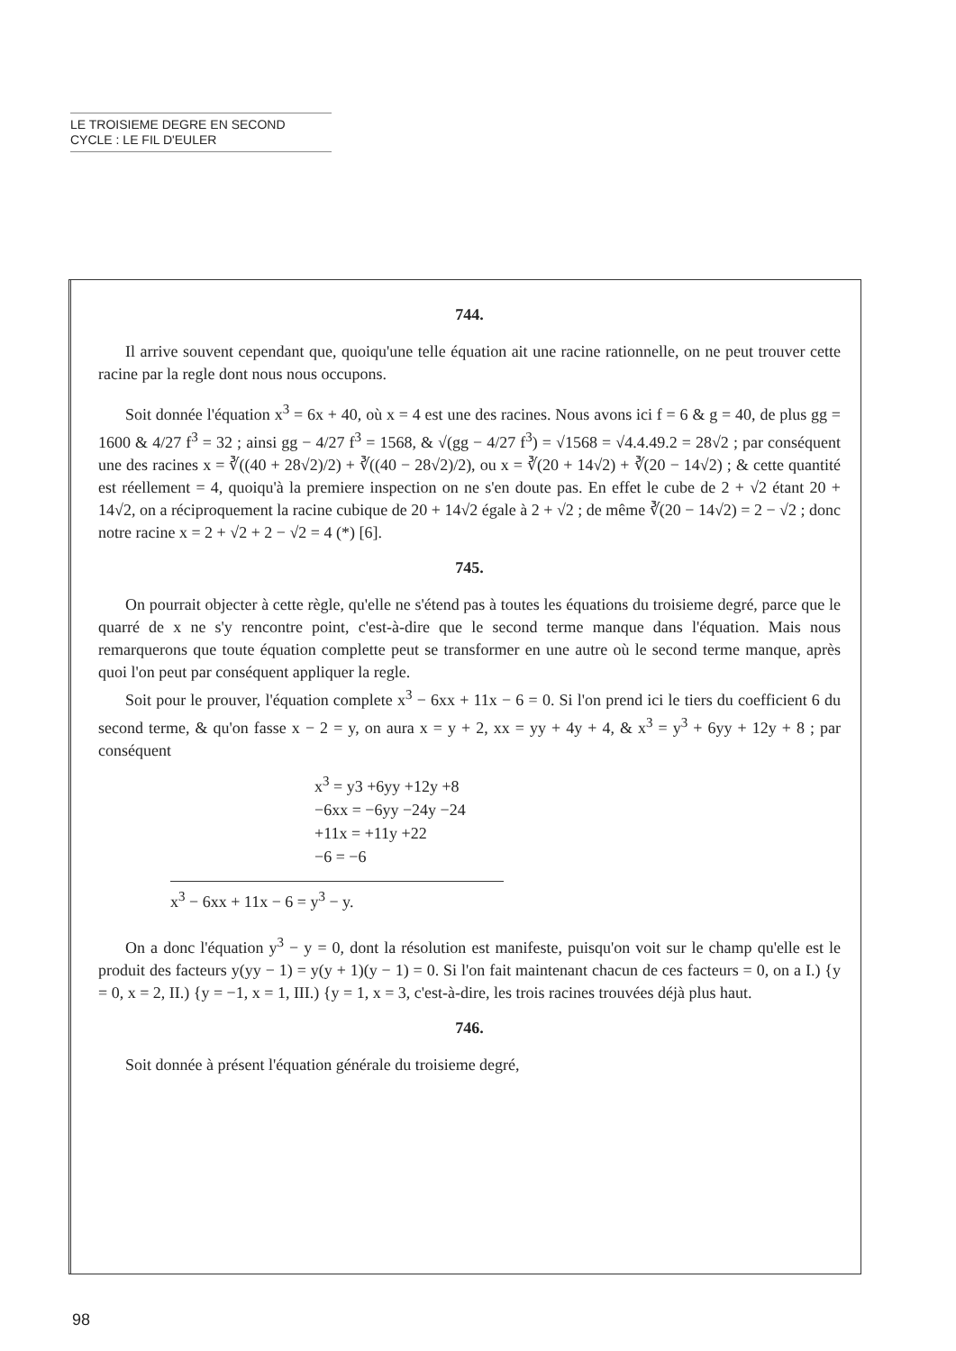LE TROISIEME DEGRE EN SECOND
CYCLE : LE FIL D'EULER
744.
Il arrive souvent cependant que, quoiqu'une telle équation ait une racine rationnelle, on ne peut trouver cette racine par la regle dont nous nous occupons.
Soit donnée l'équation x<sup>3</sup> = 6x + 40, où x = 4 est une des racines. Nous avons ici f = 6 & g = 40, de plus gg = 1600 & 4/27 f<sup>3</sup> = 32 ; ainsi gg − 4/27 f<sup>3</sup> = 1568, & √(gg − 4/27 f<sup>3</sup>) = √1568 = √4.4.49.2 = 28√2 ; par conséquent une des racines x = ∛((40 + 28√2)/2) + ∛((40 − 28√2)/2), ou x = ∛(20 + 14√2) + ∛(20 − 14√2) ; & cette quantité est réellement = 4, quoiqu'à la premiere inspection on ne s'en doute pas. En effet le cube de 2 + √2 étant 20 + 14√2, on a réciproquement la racine cubique de 20 + 14√2 égale à 2 + √2 ; de même ∛(20 − 14√2) = 2 − √2 ; donc notre racine x = 2 + √2 + 2 − √2 = 4 (*) [6].
745.
On pourrait objecter à cette règle, qu'elle ne s'étend pas à toutes les équations du troisieme degré, parce que le quarré de x ne s'y rencontre point, c'est-à-dire que le second terme manque dans l'équation. Mais nous remarquerons que toute équation complette peut se transformer en une autre où le second terme manque, après quoi l'on peut par conséquent appliquer la regle.
Soit pour le prouver, l'équation complete x<sup>3</sup> − 6xx + 11x − 6 = 0. Si l'on prend ici le tiers du coefficient 6 du second terme, & qu'on fasse x − 2 = y, on aura x = y + 2, xx = yy + 4y + 4, & x<sup>3</sup> = y<sup>3</sup> + 6yy + 12y + 8 ; par conséquent
x<sup>3</sup> = y3 +6yy +12y +8
−6xx = −6yy −24y −24
+11x = +11y +22
−6 = −6
x<sup>3</sup> − 6xx + 11x − 6 = y<sup>3</sup> − y.
On a donc l'équation y<sup>3</sup> − y = 0, dont la résolution est manifeste, puisqu'on voit sur le champ qu'elle est le produit des facteurs y(yy − 1) = y(y + 1)(y − 1) = 0. Si l'on fait maintenant chacun de ces facteurs = 0, on a I.) {y = 0, x = 2, II.) {y = −1, x = 1, III.) {y = 1, x = 3, c'est-à-dire, les trois racines trouvées déjà plus haut.
746.
Soit donnée à présent l'équation générale du troisieme degré,
98